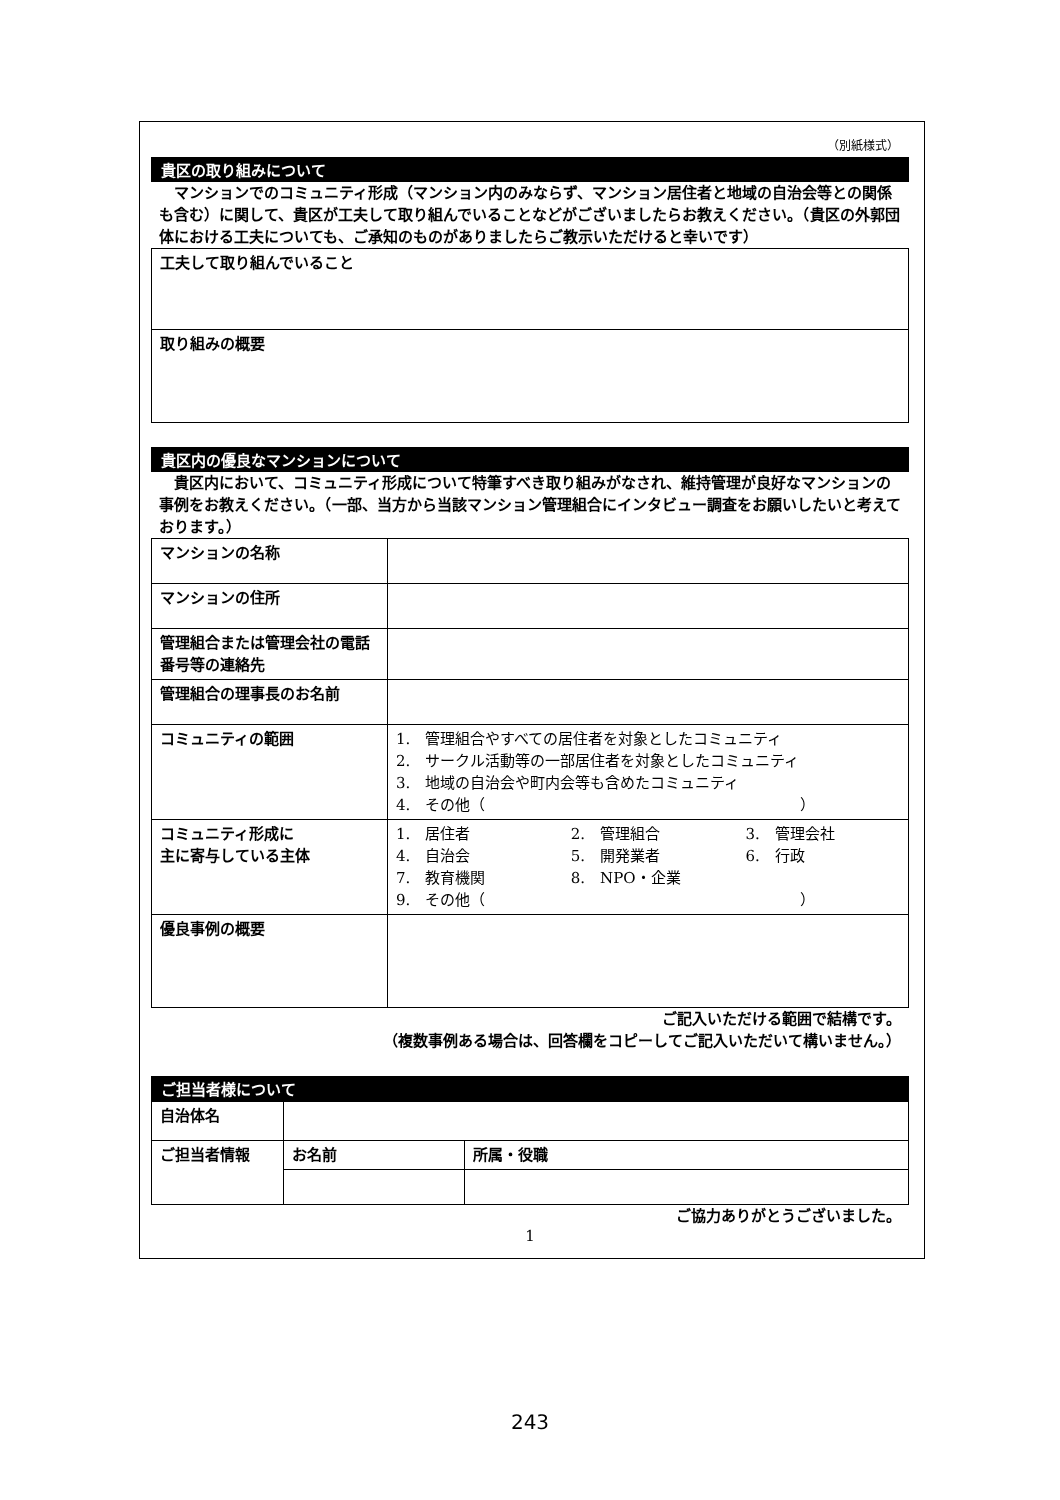（別紙様式）
貴区の取り組みについて
　マンションでのコミュニティ形成（マンション内のみならず、マンション居住者と地域の自治会等との関係も含む）に関して、貴区が工夫して取り組んでいることなどがございましたらお教えください。（貴区の外郭団体における工夫についても、ご承知のものがありましたらご教示いただけると幸いです）
| 工夫して取り組んでいること |
| 取り組みの概要 |
貴区内の優良なマンションについて
　貴区内において、コミュニティ形成について特筆すべき取り組みがなされ、維持管理が良好なマンションの事例をお教えください。（一部、当方から当該マンション管理組合にインタビュー調査をお願いしたいと考えております。）
| マンションの名称 | |
| マンションの住所 | |
| 管理組合または管理会社の電話番号等の連絡先 | |
| 管理組合の理事長のお名前 | |
| コミュニティの範囲 | 1. 管理組合やすべての居住者を対象としたコミュニティ 2. サークル活動等の一部居住者を対象としたコミュニティ 3. 地域の自治会や町内会等も含めたコミュニティ 4. その他（ ） |
| コミュニティ形成に 主に寄与している主体 | 1. 居住者 2. 管理組合 3. 管理会社 4. 自治会 5. 開発業者 6. 行政 7. 教育機関 8. NPO・企業 9. その他（ ） |
| 優良事例の概要 | |
ご記入いただける範囲で結構です。
（複数事例ある場合は、回答欄をコピーしてご記入いただいて構いません。）
ご担当者様について
| 自治体名 | | |
| ご担当者情報 | お名前 | 所属・役職 |
ご協力ありがとうございました。
1
243